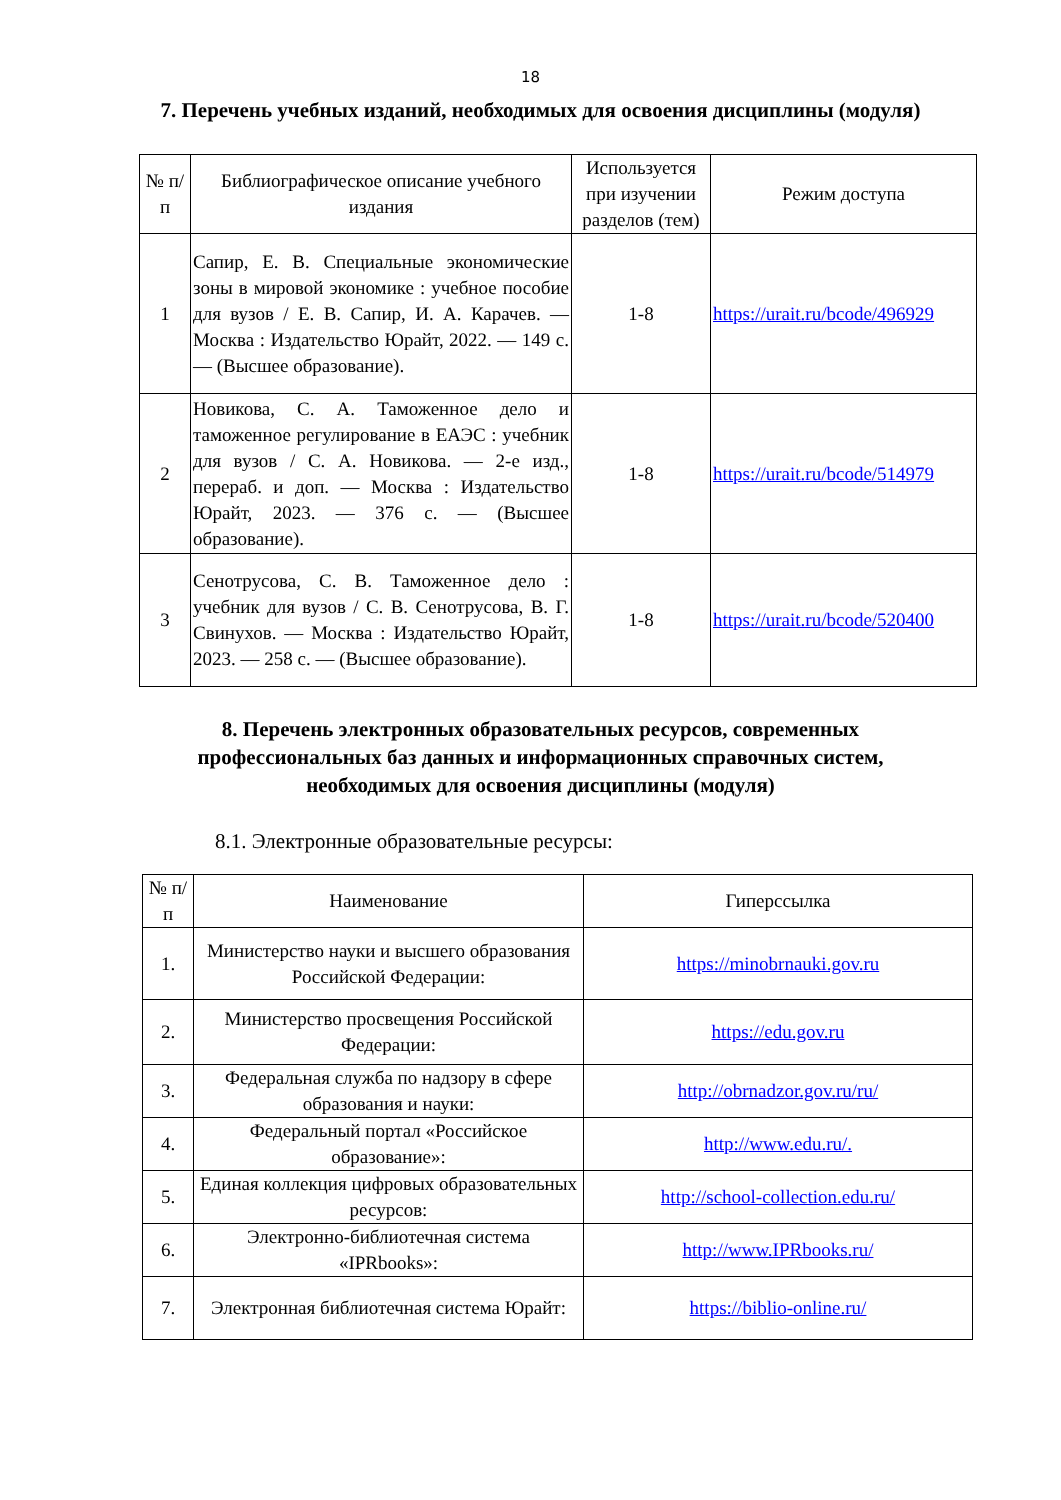18
7. Перечень учебных изданий, необходимых для освоения дисциплины (модуля)
| № п/п | Библиографическое описание учебного издания | Используется при изучении разделов (тем) | Режим доступа |
| --- | --- | --- | --- |
| 1 | Сапир, Е. В. Специальные экономические зоны в мировой экономике : учебное пособие для вузов / Е. В. Сапир, И. А. Карачев. — Москва : Издательство Юрайт, 2022. — 149 с. — (Высшее образование). | 1-8 | https://urait.ru/bcode/496929 |
| 2 | Новикова, С. А. Таможенное дело и таможенное регулирование в ЕАЭС : учебник для вузов / С. А. Новикова. — 2-е изд., перераб. и доп. — Москва : Издательство Юрайт, 2023. — 376 с. — (Высшее образование). | 1-8 | https://urait.ru/bcode/514979 |
| 3 | Сенотрусова, С. В. Таможенное дело : учебник для вузов / С. В. Сенотрусова, В. Г. Свинухов. — Москва : Издательство Юрайт, 2023. — 258 с. — (Высшее образование). | 1-8 | https://urait.ru/bcode/520400 |
8. Перечень электронных образовательных ресурсов, современных профессиональных баз данных и информационных справочных систем, необходимых для освоения дисциплины (модуля)
8.1. Электронные образовательные ресурсы:
| № п/п | Наименование | Гиперссылка |
| --- | --- | --- |
| 1. | Министерство науки и высшего образования Российской Федерации: | https://minobrnauki.gov.ru |
| 2. | Министерство просвещения Российской Федерации: | https://edu.gov.ru |
| 3. | Федеральная служба по надзору в сфере образования и науки: | http://obrnadzor.gov.ru/ru/ |
| 4. | Федеральный портал «Российское образование»: | http://www.edu.ru/. |
| 5. | Единая коллекция цифровых образовательных ресурсов: | http://school-collection.edu.ru/ |
| 6. | Электронно-библиотечная система «IPRbooks»: | http://www.IPRbooks.ru/ |
| 7. | Электронная библиотечная система Юрайт: | https://biblio-online.ru/ |